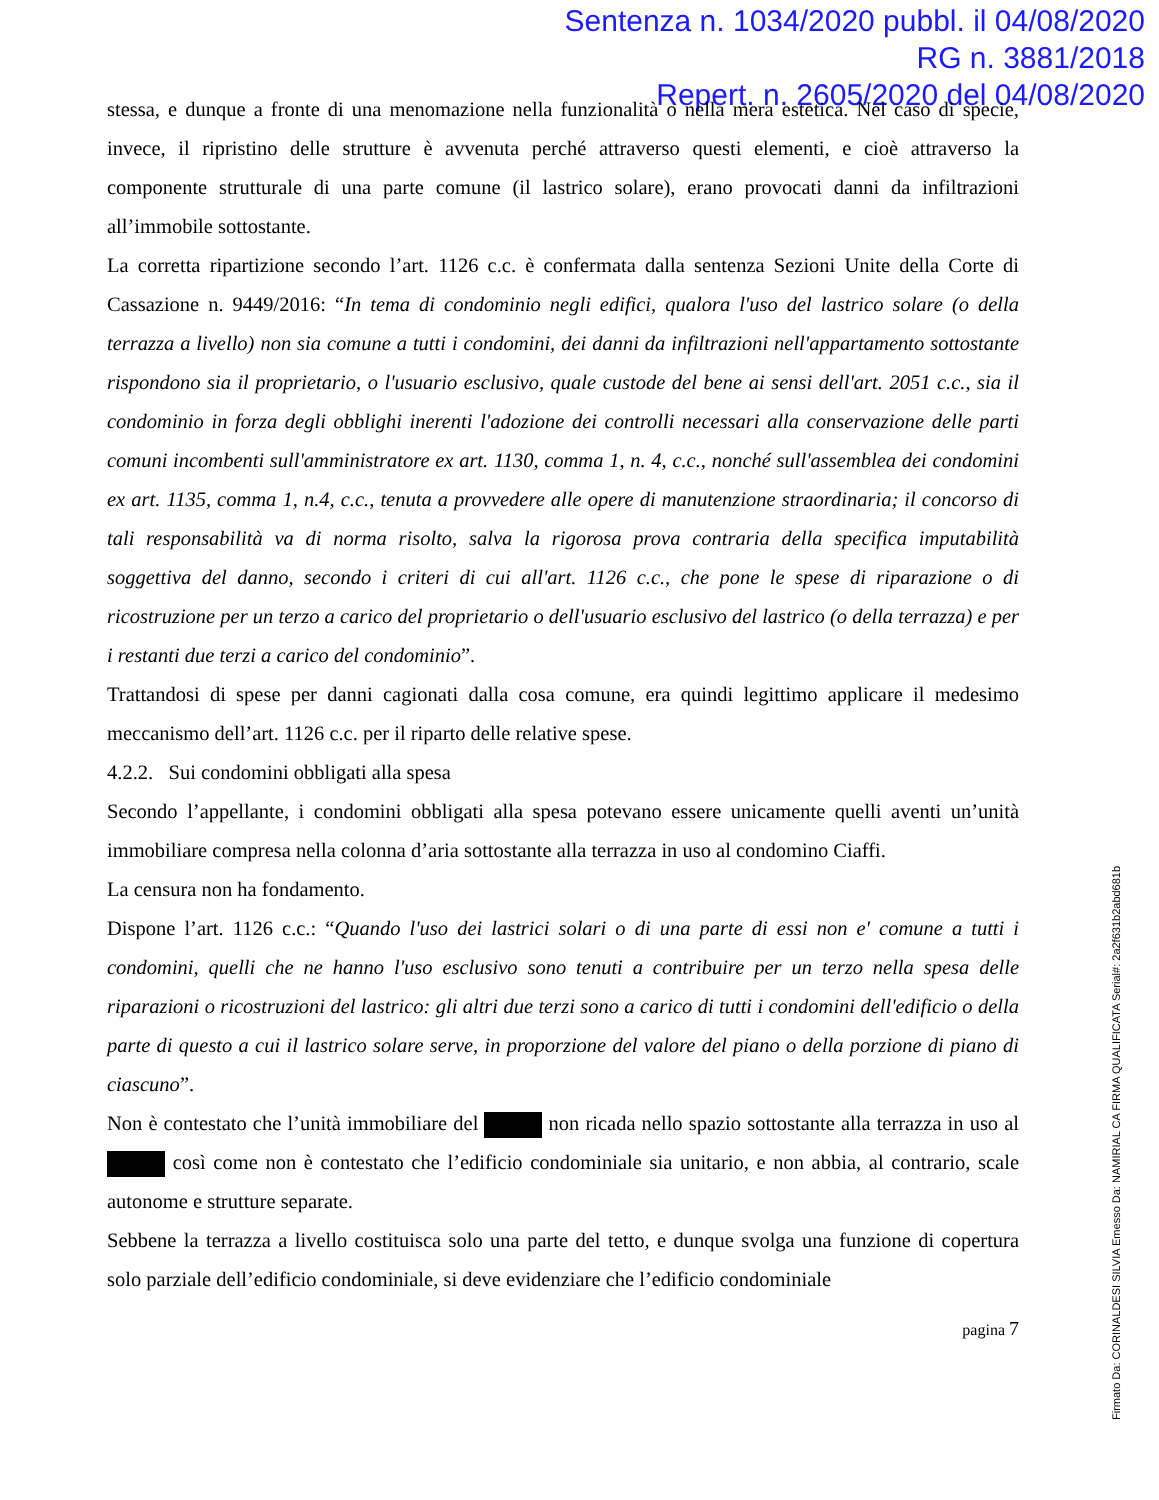Sentenza n. 1034/2020 pubbl. il 04/08/2020
RG n. 3881/2018
Repert. n. 2605/2020 del 04/08/2020
stessa, e dunque a fronte di una menomazione nella funzionalità o nella mera estetica. Nel caso di specie, invece, il ripristino delle strutture è avvenuta perché attraverso questi elementi, e cioè attraverso la componente strutturale di una parte comune (il lastrico solare), erano provocati danni da infiltrazioni all’immobile sottostante.
La corretta ripartizione secondo l’art. 1126 c.c. è confermata dalla sentenza Sezioni Unite della Corte di Cassazione n. 9449/2016: “In tema di condominio negli edifici, qualora l'uso del lastrico solare (o della terrazza a livello) non sia comune a tutti i condomini, dei danni da infiltrazioni nell'appartamento sottostante rispondono sia il proprietario, o l'usuario esclusivo, quale custode del bene ai sensi dell'art. 2051 c.c., sia il condominio in forza degli obblighi inerenti l'adozione dei controlli necessari alla conservazione delle parti comuni incombenti sull'amministratore ex art. 1130, comma 1, n. 4, c.c., nonché sull'assemblea dei condomini ex art. 1135, comma 1, n.4, c.c., tenuta a provvedere alle opere di manutenzione straordinaria; il concorso di tali responsabilità va di norma risolto, salva la rigorosa prova contraria della specifica imputabilità soggettiva del danno, secondo i criteri di cui all'art. 1126 c.c., che pone le spese di riparazione o di ricostruzione per un terzo a carico del proprietario o dell'usuario esclusivo del lastrico (o della terrazza) e per i restanti due terzi a carico del condominio”.
Trattandosi di spese per danni cagionati dalla cosa comune, era quindi legittimo applicare il medesimo meccanismo dell’art. 1126 c.c. per il riparto delle relative spese.
4.2.2. Sui condomini obbligati alla spesa
Secondo l’appellante, i condomini obbligati alla spesa potevano essere unicamente quelli aventi un’unità immobiliare compresa nella colonna d’aria sottostante alla terrazza in uso al condomino Ciaffi.
La censura non ha fondamento.
Dispone l’art. 1126 c.c.: “Quando l'uso dei lastrici solari o di una parte di essi non e' comune a tutti i condomini, quelli che ne hanno l'uso esclusivo sono tenuti a contribuire per un terzo nella spesa delle riparazioni o ricostruzioni del lastrico: gli altri due terzi sono a carico di tutti i condomini dell'edificio o della parte di questo a cui il lastrico solare serve, in proporzione del valore del piano o della porzione di piano di ciascuno”.
Non è contestato che l’unità immobiliare del non ricada nello spazio sottostante alla terrazza in uso al così come non è contestato che l’edificio condominiale sia unitario, e non abbia, al contrario, scale autonome e strutture separate.
Sebbene la terrazza a livello costituisca solo una parte del tetto, e dunque svolga una funzione di copertura solo parziale dell’edificio condominiale, si deve evidenziare che l’edificio condominiale
pagina 7
Firmato Da: CORINALDESI SILVIA Emesso Da: NAMIRIAL CA FIRMA QUALIFICATA Serial#: 2a2f631b2abd681b